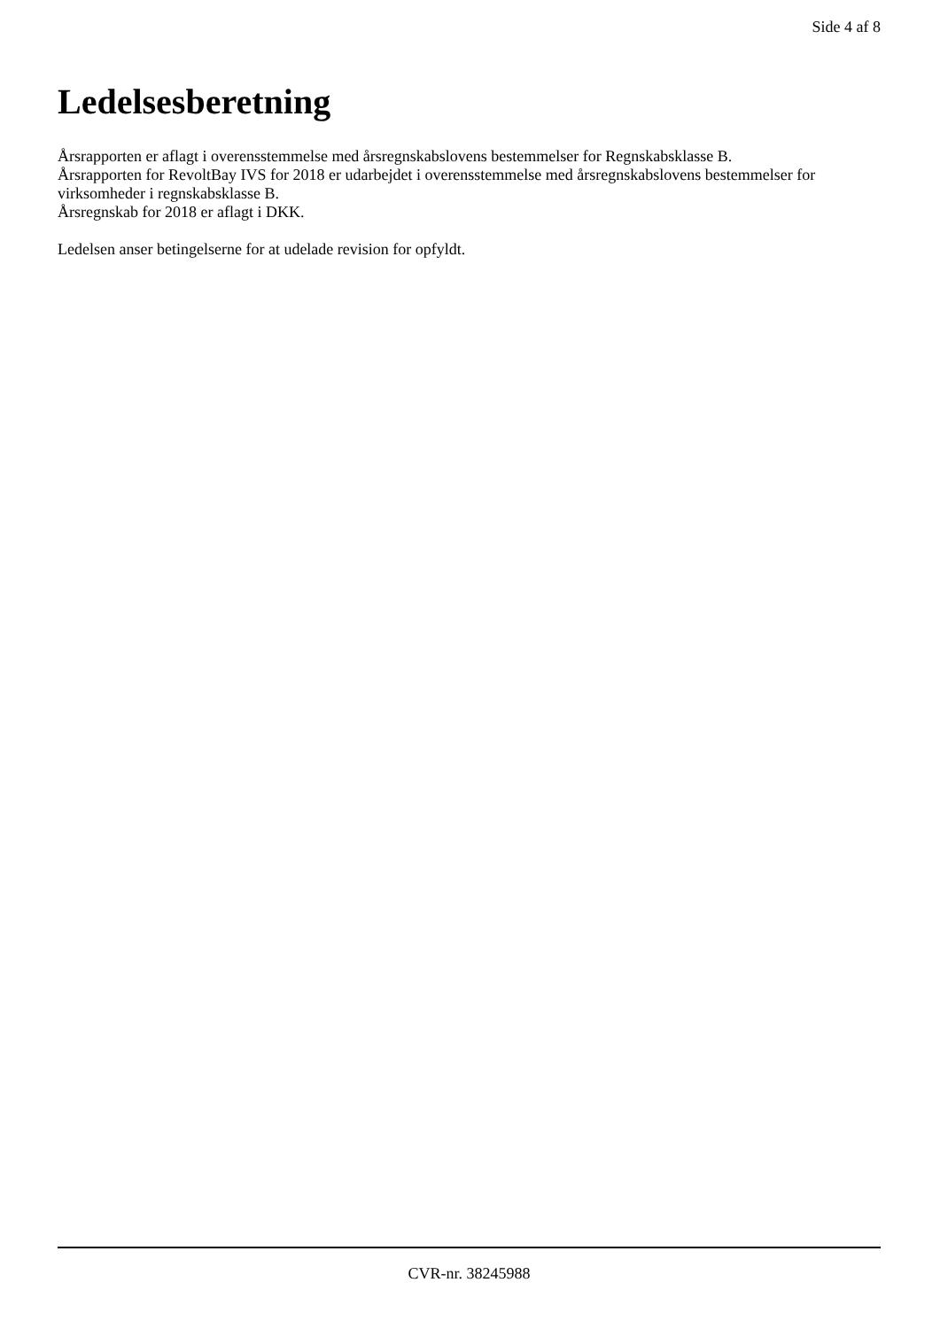Side 4 af 8
Ledelsesberetning
Årsrapporten er aflagt i overensstemmelse med årsregnskabslovens bestemmelser for Regnskabsklasse B.
Årsrapporten for RevoltBay IVS for 2018 er udarbejdet i overensstemmelse med årsregnskabslovens bestemmelser for virksomheder i regnskabsklasse B.
Årsregnskab for 2018 er aflagt i DKK.
Ledelsen anser betingelserne for at udelade revision for opfyldt.
CVR-nr. 38245988